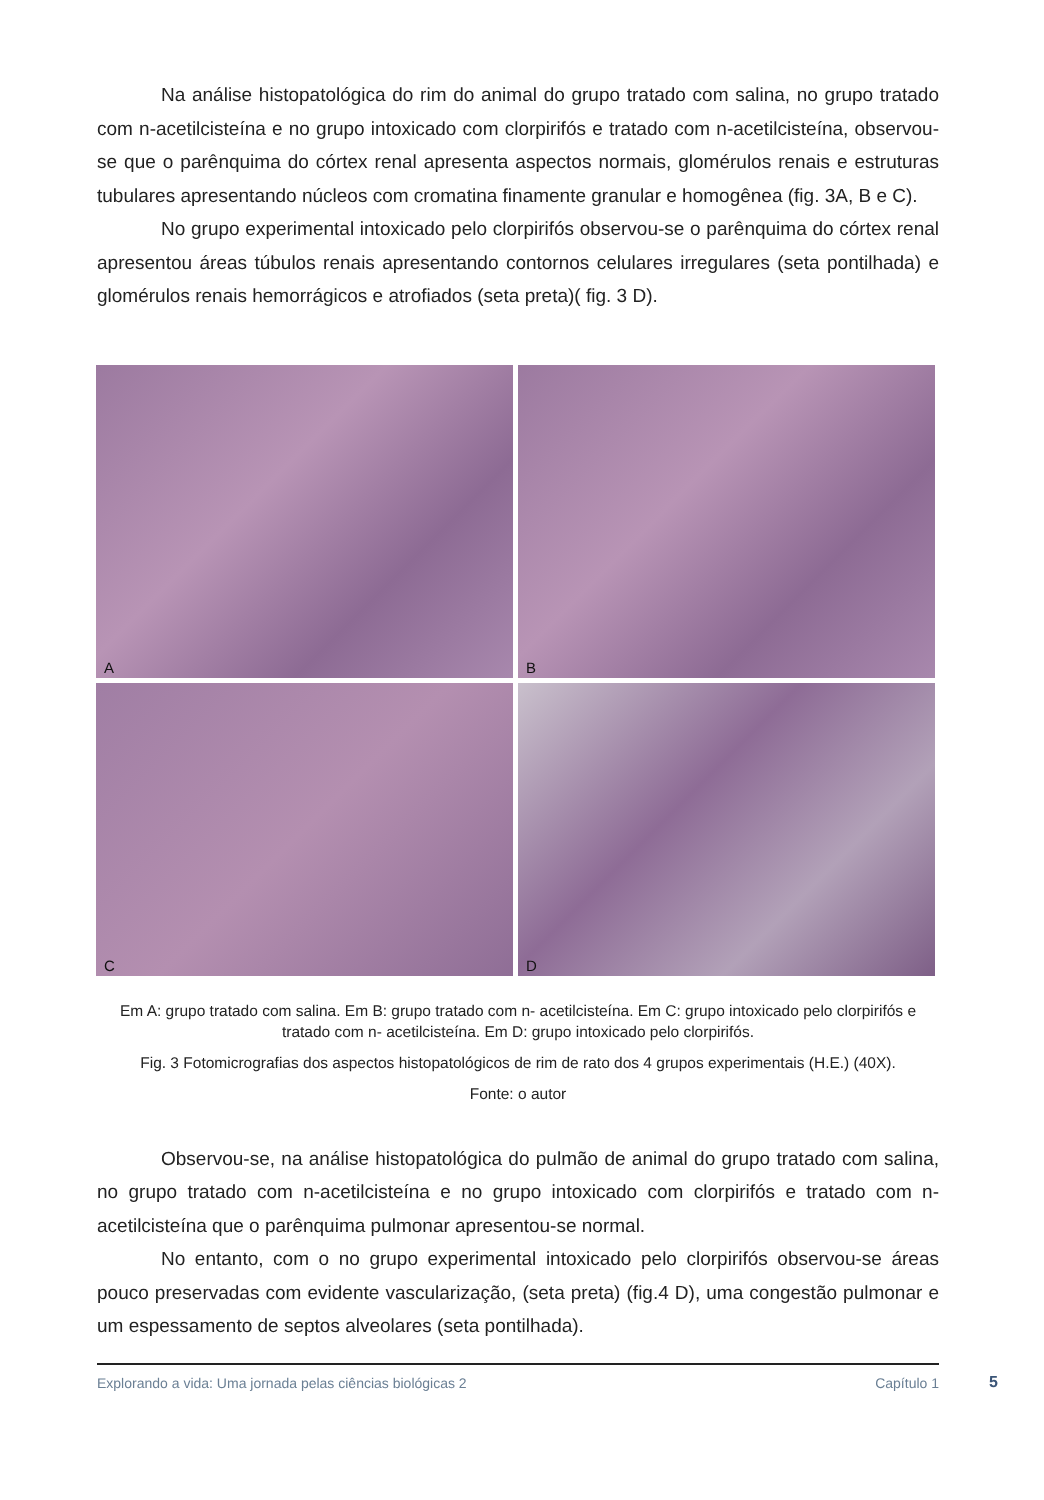Na análise histopatológica do rim do animal do grupo tratado com salina, no grupo tratado com n-acetilcisteína e no grupo intoxicado com clorpirifós e tratado com n-acetilcisteína, observou-se que o parênquima do córtex renal apresenta aspectos normais, glomérulos renais e estruturas tubulares apresentando núcleos com cromatina finamente granular e homogênea (fig. 3A, B e C).
No grupo experimental intoxicado pelo clorpirifós observou-se o parênquima do córtex renal apresentou áreas túbulos renais apresentando contornos celulares irregulares (seta pontilhada) e glomérulos renais hemorrágicos e atrofiados (seta preta)( fig. 3 D).
A
B
C
D
Em A: grupo tratado com salina. Em B: grupo tratado com n- acetilcisteína. Em C: grupo intoxicado pelo clorpirifós e tratado com n- acetilcisteína. Em D: grupo intoxicado pelo clorpirifós.
Fig. 3 Fotomicrografias dos aspectos histopatológicos de rim de rato dos 4 grupos experimentais (H.E.) (40X).
Fonte: o autor
Observou-se, na análise histopatológica do pulmão de animal do grupo tratado com salina, no grupo tratado com n-acetilcisteína e no grupo intoxicado com clorpirifós e tratado com n- acetilcisteína que o parênquima pulmonar apresentou-se normal.
No entanto, com o no grupo experimental intoxicado pelo clorpirifós observou-se áreas pouco preservadas com evidente vascularização, (seta preta) (fig.4 D), uma congestão pulmonar e um espessamento de septos alveolares (seta pontilhada).
Explorando a vida: Uma jornada pelas ciências biológicas 2 Capítulo 1
5